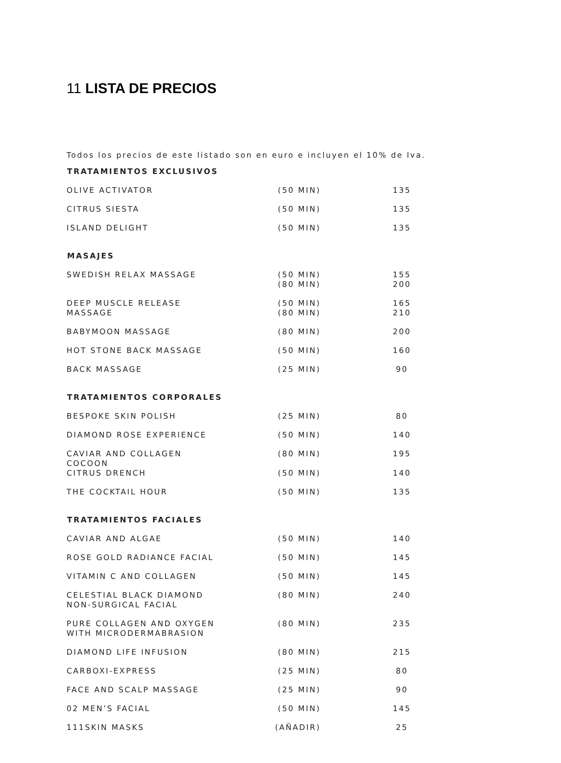11 LISTA DE PRECIOS
Todos los precios de este listado son en euro e incluyen el 10% de Iva.
| TRATAMIENTOS EXCLUSIVOS | | |
| --- | --- | --- |
| OLIVE ACTIVATOR | (50 MIN) | 135 |
| CITRUS SIESTA | (50 MIN) | 135 |
| ISLAND DELIGHT | (50 MIN) | 135 |
| MASAJES | | |
| SWEDISH RELAX MASSAGE | (50 MIN) (80 MIN) | 155 200 |
| DEEP MUSCLE RELEASE MASSAGE | (50 MIN) (80 MIN) | 165 210 |
| BABYMOON MASSAGE | (80 MIN) | 200 |
| HOT STONE BACK MASSAGE | (50 MIN) | 160 |
| BACK MASSAGE | (25 MIN) | 90 |
| TRATAMIENTOS CORPORALES | | |
| BESPOKE SKIN POLISH | (25 MIN) | 80 |
| DIAMOND ROSE EXPERIENCE | (50 MIN) | 140 |
| CAVIAR AND COLLAGEN COCOON | (80 MIN) | 195 |
| CITRUS DRENCH | (50 MIN) | 140 |
| THE COCKTAIL HOUR | (50 MIN) | 135 |
| TRATAMIENTOS FACIALES | | |
| CAVIAR AND ALGAE | (50 MIN) | 140 |
| ROSE GOLD RADIANCE FACIAL | (50 MIN) | 145 |
| VITAMIN C AND COLLAGEN | (50 MIN) | 145 |
| CELESTIAL BLACK DIAMOND NON-SURGICAL FACIAL | (80 MIN) | 240 |
| PURE COLLAGEN AND OXYGEN WITH MICRODERMABRASION | (80 MIN) | 235 |
| DIAMOND LIFE INFUSION | (80 MIN) | 215 |
| CARBOXI-EXPRESS | (25 MIN) | 80 |
| FACE AND SCALP MASSAGE | (25 MIN) | 90 |
| 02 MEN’S FACIAL | (50 MIN) | 145 |
| 111SKIN MASKS | (AÑADIR) | 25 |